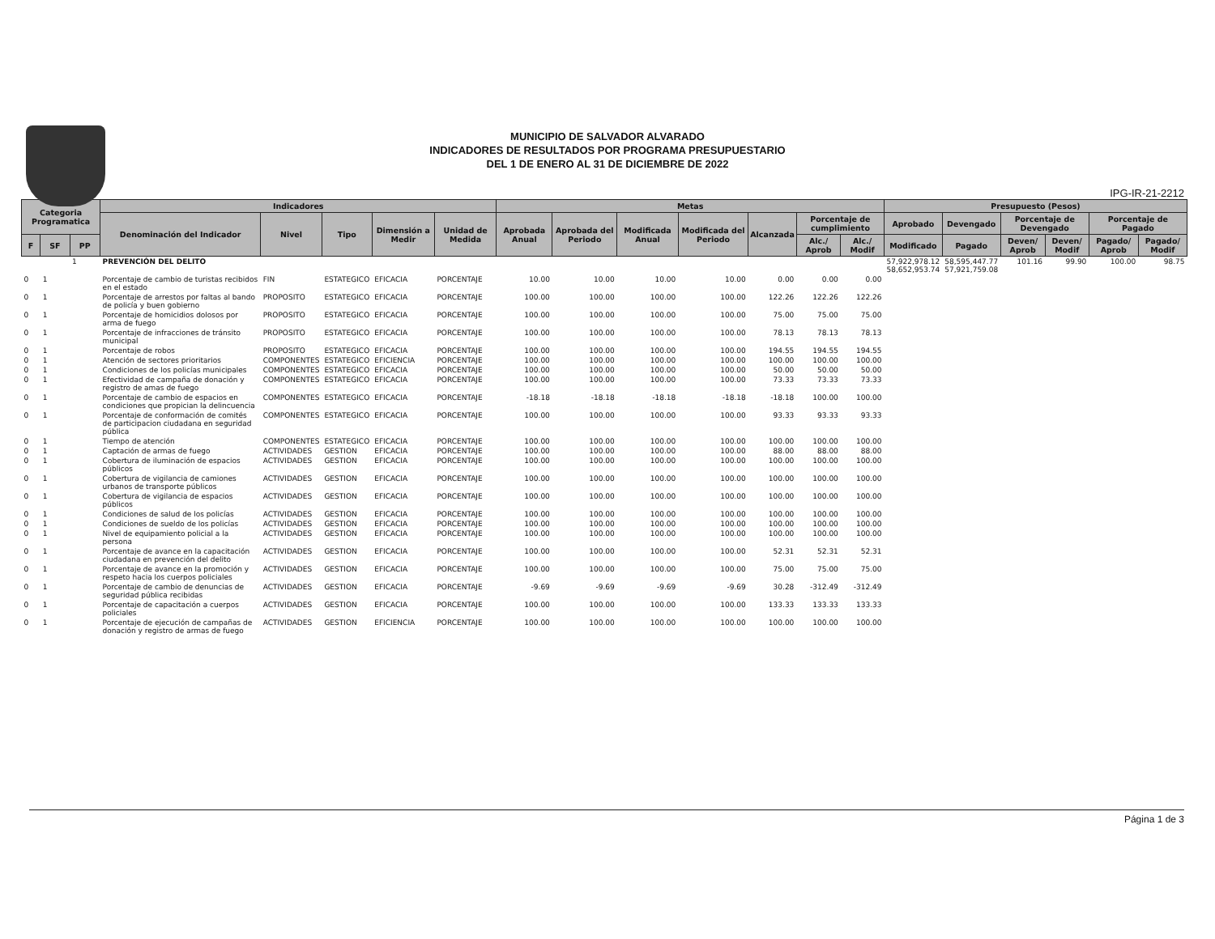MUNICIPIO DE SALVADOR ALVARADO
INDICADORES DE RESULTADOS POR PROGRAMA PRESUPUESTARIO
DEL 1 DE ENERO AL 31 DE DICIEMBRE DE 2022
IPG-IR-21-2212
| Categoria Programatica | | | Indicadores | | | | | Metas | | | | | | | Presupuesto (Pesos) | | | | | |
| --- | --- | --- | --- | --- | --- | --- | --- | --- | --- | --- | --- | --- | --- | --- | --- | --- | --- | --- | --- | --- |
| | | | Denominación del Indicador | Nivel | Tipo | Dimensión a Medir | Unidad de Medida | Aprobada Anual | Aprobada del Periodo | Modificada Anual | Modificada del Periodo | Alcanzada | Porcentaje de cumplimiento | | Aprobado | Devengado | Porcentaje de Devengado | | Porcentaje de Pagado | |
| F | SF | PP | | | | | | | | | | | Alc./ Aprob | Alc./ Modif | Modificado | Pagado | Deven/ Aprob | Deven/ Modif | Pagado/ Aprob | Pagado/ Modif |
| | | 1 | PREVENCIÓN DEL DELITO | | | | | | | | | | | | 57,922,978.12 58,652,953.74 | 58,595,447.77 57,921,759.08 | 101.16 | 99.90 | 100.00 | 98.75 |
| 0 | 1 | | Porcentaje de cambio de turistas recibidos en el estado | FIN | ESTATEGICO | EFICACIA | PORCENTAJE | 10.00 | 10.00 | 10.00 | 10.00 | 0.00 | 0.00 | 0.00 | | | | | | |
| 0 | 1 | | Porcentaje de arrestos por faltas al bando de policía y buen gobierno | PROPOSITO | ESTATEGICO | EFICACIA | PORCENTAJE | 100.00 | 100.00 | 100.00 | 100.00 | 122.26 | 122.26 | 122.26 | | | | | | |
| 0 | 1 | | Porcentaje de homicidios dolosos por arma de fuego | PROPOSITO | ESTATEGICO | EFICACIA | PORCENTAJE | 100.00 | 100.00 | 100.00 | 100.00 | 75.00 | 75.00 | 75.00 | | | | | | |
| 0 | 1 | | Porcentaje de infracciones de tránsito municipal | PROPOSITO | ESTATEGICO | EFICACIA | PORCENTAJE | 100.00 | 100.00 | 100.00 | 100.00 | 78.13 | 78.13 | 78.13 | | | | | | |
| 0 | 1 | | Porcentaje de robos | PROPOSITO | ESTATEGICO | EFICACIA | PORCENTAJE | 100.00 | 100.00 | 100.00 | 100.00 | 194.55 | 194.55 | 194.55 | | | | | | |
| 0 | 1 | | Atención de sectores prioritarios | COMPONENTES | ESTATEGICO | EFICIENCIA | PORCENTAJE | 100.00 | 100.00 | 100.00 | 100.00 | 100.00 | 100.00 | 100.00 | | | | | | |
| 0 | 1 | | Condiciones de los policías municipales | COMPONENTES | ESTATEGICO | EFICACIA | PORCENTAJE | 100.00 | 100.00 | 100.00 | 100.00 | 50.00 | 50.00 | 50.00 | | | | | | |
| 0 | 1 | | Efectividad de campaña de donación y registro de amas de fuego | COMPONENTES | ESTATEGICO | EFICACIA | PORCENTAJE | 100.00 | 100.00 | 100.00 | 100.00 | 73.33 | 73.33 | 73.33 | | | | | | |
| 0 | 1 | | Porcentaje de cambio de espacios en condiciones que propician la delincuencia | COMPONENTES | ESTATEGICO | EFICACIA | PORCENTAJE | -18.18 | -18.18 | -18.18 | -18.18 | -18.18 | 100.00 | 100.00 | | | | | | |
| 0 | 1 | | Porcentaje de conformación de comités de participacion ciudadana en seguridad pública | COMPONENTES | ESTATEGICO | EFICACIA | PORCENTAJE | 100.00 | 100.00 | 100.00 | 100.00 | 93.33 | 93.33 | 93.33 | | | | | | |
| 0 | 1 | | Tiempo de atención | COMPONENTES | ESTATEGICO | EFICACIA | PORCENTAJE | 100.00 | 100.00 | 100.00 | 100.00 | 100.00 | 100.00 | 100.00 | | | | | | |
| 0 | 1 | | Captación de armas de fuego | ACTIVIDADES | GESTION | EFICACIA | PORCENTAJE | 100.00 | 100.00 | 100.00 | 100.00 | 88.00 | 88.00 | 88.00 | | | | | | |
| 0 | 1 | | Cobertura de iluminación de espacios públicos | ACTIVIDADES | GESTION | EFICACIA | PORCENTAJE | 100.00 | 100.00 | 100.00 | 100.00 | 100.00 | 100.00 | 100.00 | | | | | | |
| 0 | 1 | | Cobertura de vigilancia de camiones urbanos de transporte públicos | ACTIVIDADES | GESTION | EFICACIA | PORCENTAJE | 100.00 | 100.00 | 100.00 | 100.00 | 100.00 | 100.00 | 100.00 | | | | | | |
| 0 | 1 | | Cobertura de vigilancia de espacios públicos | ACTIVIDADES | GESTION | EFICACIA | PORCENTAJE | 100.00 | 100.00 | 100.00 | 100.00 | 100.00 | 100.00 | 100.00 | | | | | | |
| 0 | 1 | | Condiciones de salud de los policías | ACTIVIDADES | GESTION | EFICACIA | PORCENTAJE | 100.00 | 100.00 | 100.00 | 100.00 | 100.00 | 100.00 | 100.00 | | | | | | |
| 0 | 1 | | Condiciones de sueldo de los policías | ACTIVIDADES | GESTION | EFICACIA | PORCENTAJE | 100.00 | 100.00 | 100.00 | 100.00 | 100.00 | 100.00 | 100.00 | | | | | | |
| 0 | 1 | | Nivel de equipamiento policial a la persona | ACTIVIDADES | GESTION | EFICACIA | PORCENTAJE | 100.00 | 100.00 | 100.00 | 100.00 | 100.00 | 100.00 | 100.00 | | | | | | |
| 0 | 1 | | Porcentaje de avance en la capacitación ciudadana en prevención del delito | ACTIVIDADES | GESTION | EFICACIA | PORCENTAJE | 100.00 | 100.00 | 100.00 | 100.00 | 52.31 | 52.31 | 52.31 | | | | | | |
| 0 | 1 | | Porcentaje de avance en la promoción y respeto hacia los cuerpos policiales | ACTIVIDADES | GESTION | EFICACIA | PORCENTAJE | 100.00 | 100.00 | 100.00 | 100.00 | 75.00 | 75.00 | 75.00 | | | | | | |
| 0 | 1 | | Porcentaje de cambio de denuncias de seguridad pública recibidas | ACTIVIDADES | GESTION | EFICACIA | PORCENTAJE | -9.69 | -9.69 | -9.69 | -9.69 | 30.28 | -312.49 | -312.49 | | | | | | |
| 0 | 1 | | Porcentaje de capacitación a cuerpos policiales | ACTIVIDADES | GESTION | EFICACIA | PORCENTAJE | 100.00 | 100.00 | 100.00 | 100.00 | 133.33 | 133.33 | 133.33 | | | | | | |
| 0 | 1 | | Porcentaje de ejecución de campañas de donación y registro de armas de fuego | ACTIVIDADES | GESTION | EFICIENCIA | PORCENTAJE | 100.00 | 100.00 | 100.00 | 100.00 | 100.00 | 100.00 | 100.00 | | | | | | |
Página 1 de 3